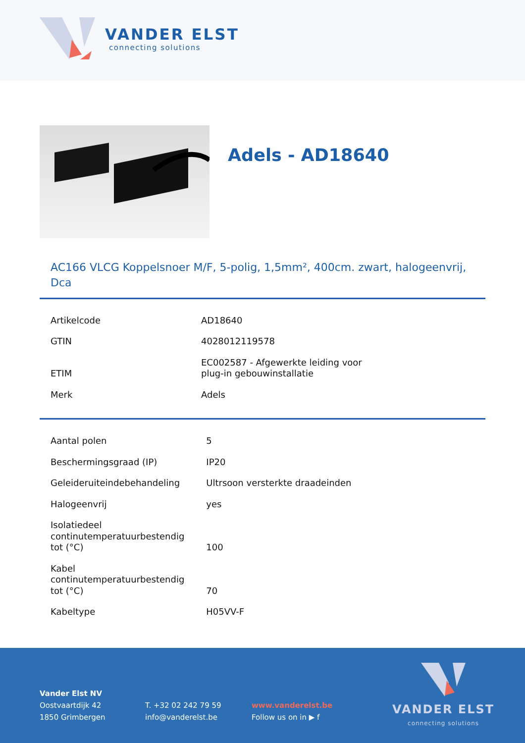VANDER ELST
connecting solutions
Adels - AD18640
AC166 VLCG Koppelsnoer M/F, 5-polig, 1,5mm², 400cm. zwart, halogeenvrij, Dca
| Artikelcode | AD18640 |
| GTIN | 4028012119578 |
| ETIM | EC002587 - Afgewerkte leiding voor plug-in gebouwinstallatie |
| Merk | Adels |
| Aantal polen | 5 |
| Beschermingsgraad (IP) | IP20 |
| Geleideruiteindebehandeling | Ultrsoon versterkte draadeinden |
| Halogeenvrij | yes |
| Isolatiedeel continutemperatuurbestendig tot (°C) | 100 |
| Kabel continutemperatuurbestendig tot (°C) | 70 |
| Kabeltype | H05VV-F |
Vander Elst NV
Oostvaartdijk 42
1850 Grimbergen
T. +32 02 242 79 59
info@vanderelst.be
www.vanderelst.be
Follow us on in ▶ f
VANDER ELST
connecting solutions